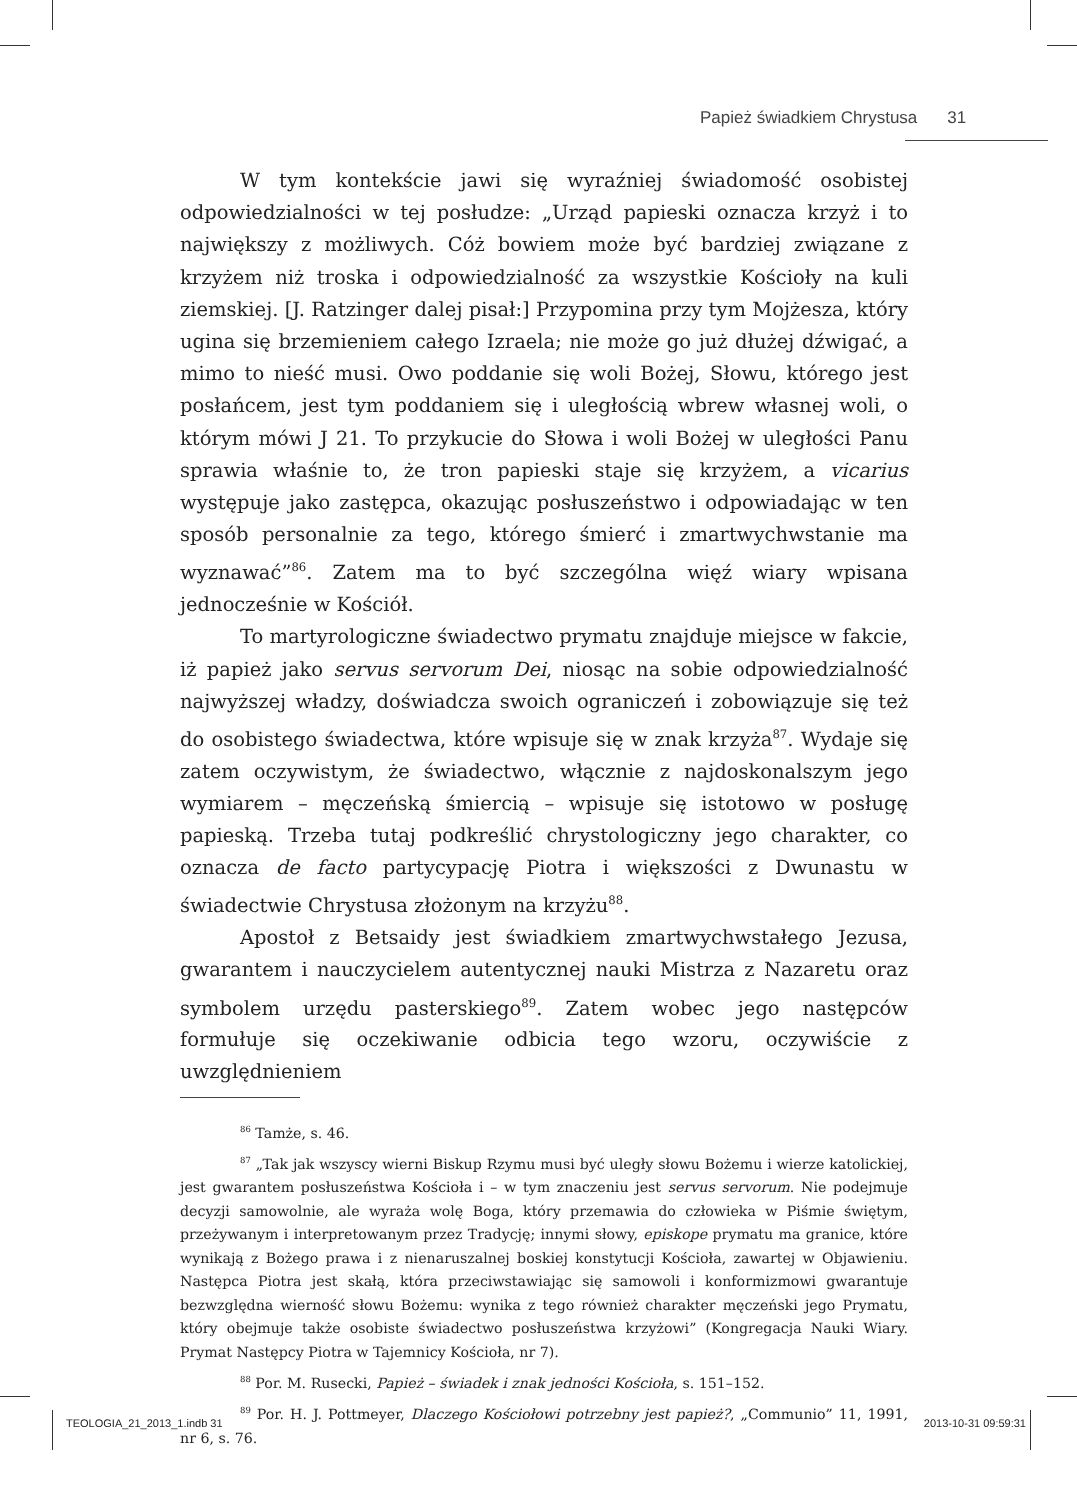Papież świadkiem Chrystusa 31
W tym kontekście jawi się wyraźniej świadomość osobistej odpowiedzialności w tej posłudze: „Urząd papieski oznacza krzyż i to największy z możliwych. Cóż bowiem może być bardziej związane z krzyżem niż troska i odpowiedzialność za wszystkie Kościoły na kuli ziemskiej. [J. Ratzinger dalej pisał:] Przypomina przy tym Mojżesza, który ugina się brzemieniem całego Izraela; nie może go już dłużej dźwigać, a mimo to nieść musi. Owo poddanie się woli Bożej, Słowu, którego jest posłańcem, jest tym poddaniem się i uległością wbrew własnej woli, o którym mówi J 21. To przykucie do Słowa i woli Bożej w uległości Panu sprawia właśnie to, że tron papieski staje się krzyżem, a vicarius występuje jako zastępca, okazując posłuszeństwo i odpowiadając w ten sposób personalnie za tego, którego śmierć i zmartwychwstanie ma wyznawać”<sup>86</sup>. Zatem ma to być szczególna więź wiary wpisana jednocześnie w Kościół.
To martyrologiczne świadectwo prymatu znajduje miejsce w fakcie, iż papież jako servus servorum Dei, niosąc na sobie odpowiedzialność najwyższej władzy, doświadcza swoich ograniczeń i zobowiązuje się też do osobistego świadectwa, które wpisuje się w znak krzyża<sup>87</sup>. Wydaje się zatem oczywistym, że świadectwo, włącznie z najdoskonalszym jego wymiarem – męczeńską śmiercią – wpisuje się istotowo w posługę papieską. Trzeba tutaj podkreślić chrystologiczny jego charakter, co oznacza de facto partycypację Piotra i większości z Dwunastu w świadectwie Chrystusa złożonym na krzyżu<sup>88</sup>.
Apostoł z Betsaidy jest świadkiem zmartwychwstałego Jezusa, gwarantem i nauczycielem autentycznej nauki Mistrza z Nazaretu oraz symbolem urzędu pasterskiego<sup>89</sup>. Zatem wobec jego następców formułuje się oczekiwanie odbicia tego wzoru, oczywiście z uwzględnieniem
<sup>86</sup> Tamże, s. 46.
<sup>87</sup> „Tak jak wszyscy wierni Biskup Rzymu musi być uległy słowu Bożemu i wierze katolickiej, jest gwarantem posłuszeństwa Kościoła i – w tym znaczeniu jest servus servorum. Nie podejmuje decyzji samowolnie, ale wyraża wolę Boga, który przemawia do człowieka w Piśmie świętym, przeżywanym i interpretowanym przez Tradycję; innymi słowy, episkope prymatu ma granice, które wynikają z Bożego prawa i z nienaruszalnej boskiej konstytucji Kościoła, zawartej w Objawieniu. Następca Piotra jest skałą, która przeciwstawiając się samowoli i konformizmowi gwarantuje bezwzględna wierność słowu Bożemu: wynika z tego również charakter męczeński jego Prymatu, który obejmuje także osobiste świadectwo posłuszeństwa krzyżowi” (Kongregacja Nauki Wiary. Prymat Następcy Piotra w Tajemnicy Kościoła, nr 7).
<sup>88</sup> Por. M. Rusecki, Papież – świadek i znak jedności Kościoła, s. 151–152.
<sup>89</sup> Por. H. J. Pottmeyer, Dlaczego Kościołowi potrzebny jest papież?, „Communio” 11, 1991, nr 6, s. 76.
TEOLOGIA_21_2013_1.indb 31 2013-10-31 09:59:31